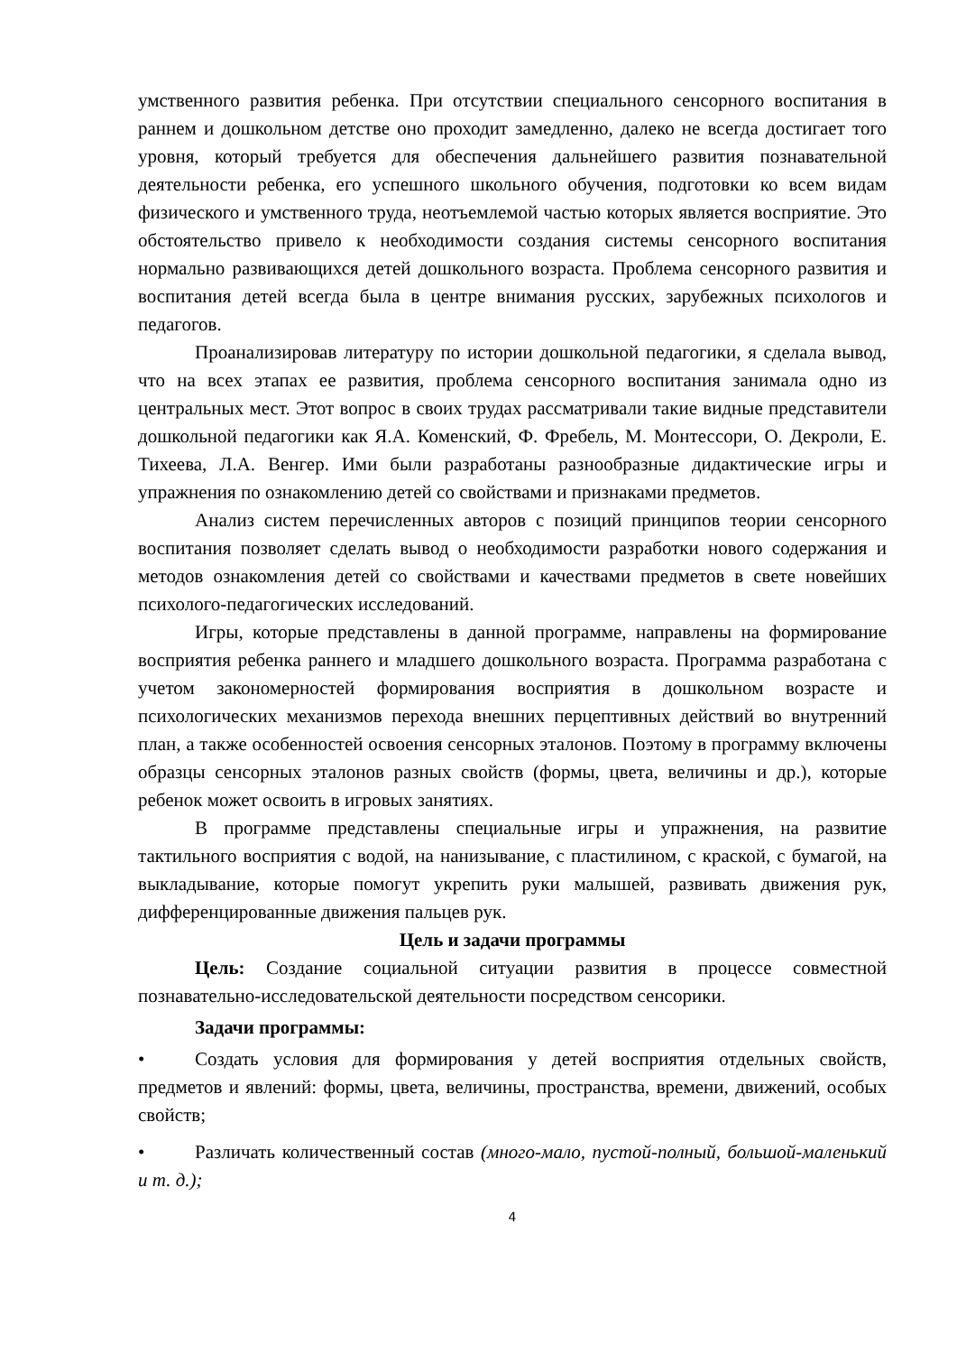умственного развития ребенка. При отсутствии специального сенсорного воспитания в раннем и дошкольном детстве оно проходит замедленно, далеко не всегда достигает того уровня, который требуется для обеспечения дальнейшего развития познавательной деятельности ребенка, его успешного школьного обучения, подготовки ко всем видам физического и умственного труда, неотъемлемой частью которых является восприятие. Это обстоятельство привело к необходимости создания системы сенсорного воспитания нормально развивающихся детей дошкольного возраста. Проблема сенсорного развития и воспитания детей всегда была в центре внимания русских, зарубежных психологов и педагогов.
Проанализировав литературу по истории дошкольной педагогики, я сделала вывод, что на всех этапах ее развития, проблема сенсорного воспитания занимала одно из центральных мест. Этот вопрос в своих трудах рассматривали такие видные представители дошкольной педагогики как Я.А. Коменский, Ф. Фребель, М. Монтессори, О. Декроли, Е. Тихеева, Л.А. Венгер. Ими были разработаны разнообразные дидактические игры и упражнения по ознакомлению детей со свойствами и признаками предметов.
Анализ систем перечисленных авторов с позиций принципов теории сенсорного воспитания позволяет сделать вывод о необходимости разработки нового содержания и методов ознакомления детей со свойствами и качествами предметов в свете новейших психолого-педагогических исследований.
Игры, которые представлены в данной программе, направлены на формирование восприятия ребенка раннего и младшего дошкольного возраста. Программа разработана с учетом закономерностей формирования восприятия в дошкольном возрасте и психологических механизмов перехода внешних перцептивных действий во внутренний план, а также особенностей освоения сенсорных эталонов. Поэтому в программу включены образцы сенсорных эталонов разных свойств (формы, цвета, величины и др.), которые ребенок может освоить в игровых занятиях.
В программе представлены специальные игры и упражнения, на развитие тактильного восприятия с водой, на нанизывание, с пластилином, с краской, с бумагой, на выкладывание, которые помогут укрепить руки малышей, развивать движения рук, дифференцированные движения пальцев рук.
Цель и задачи программы
Цель: Создание социальной ситуации развития в процессе совместной познавательно-исследовательской деятельности посредством сенсорики.
Задачи программы:
• Создать условия для формирования у детей восприятия отдельных свойств, предметов и явлений: формы, цвета, величины, пространства, времени, движений, особых свойств;
• Различать количественный состав (много-мало, пустой-полный, большой-маленький и т. д.);
4